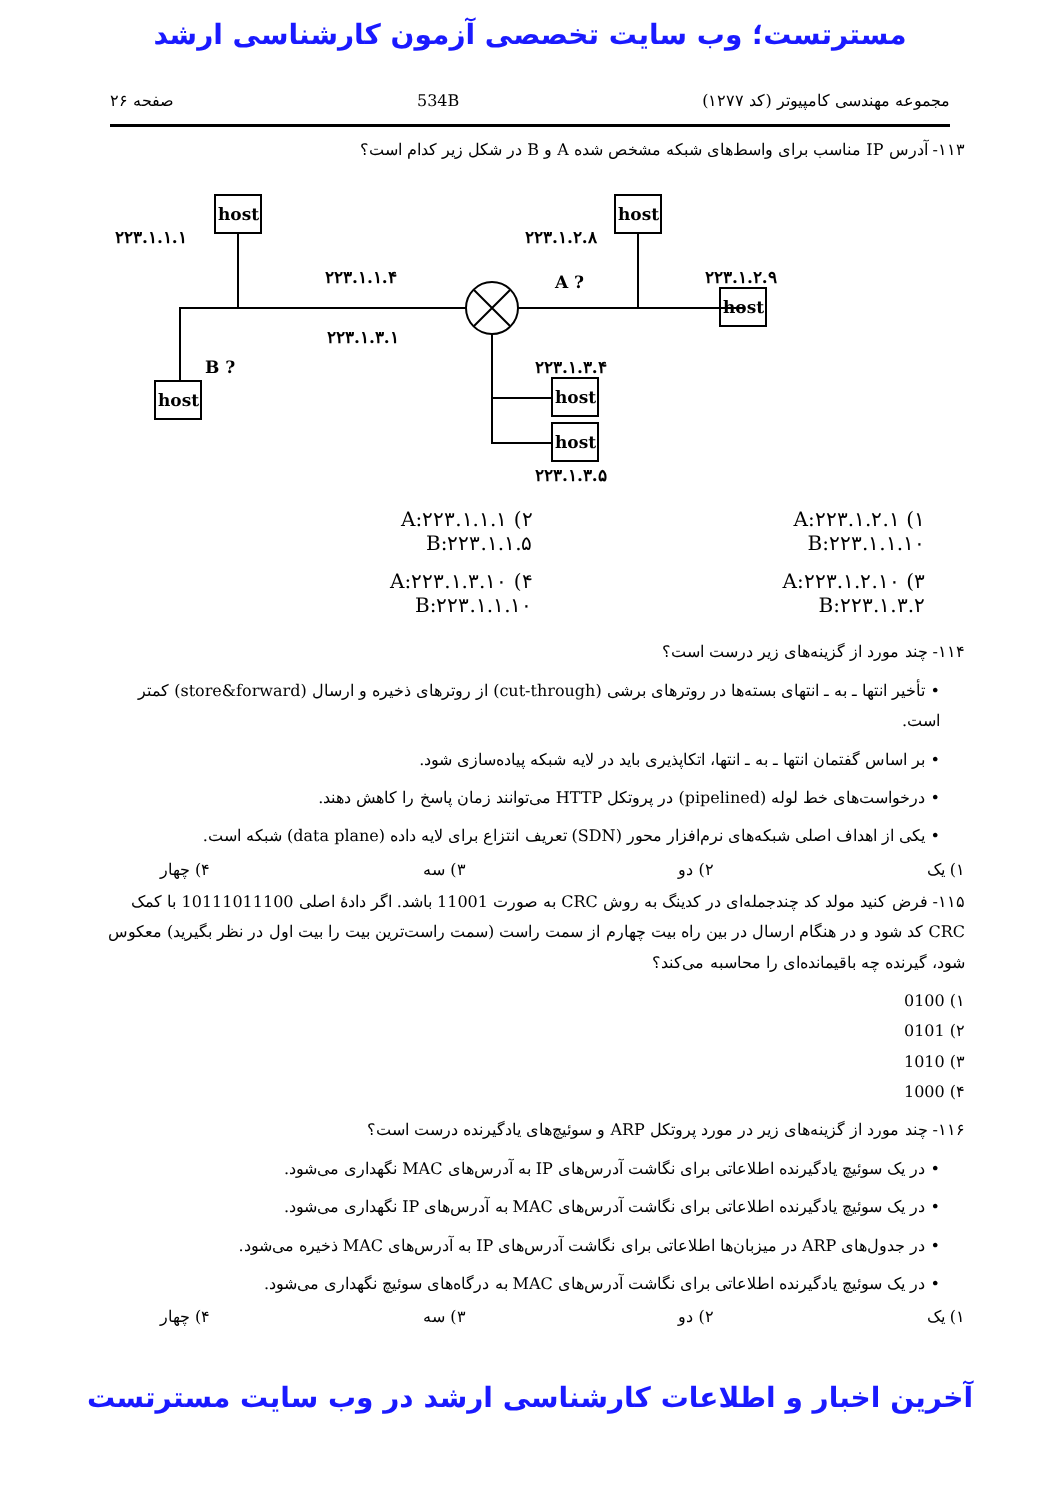مسترتست؛ وب سایت تخصصی آزمون کارشناسی ارشد
مجموعه مهندسی کامپیوتر (کد ۱۲۷۷) 534B صفحه ۲۶
۱۱۳- آدرس IP مناسب برای واسط‌های شبکه مشخص شده A و B در شکل زیر کدام است؟
۲۲۳.۱.۱.۱
۲۲۳.۱.۲.۸
۲۲۳.۱.۱.۴
A ?
۲۲۳.۱.۲.۹
۲۲۳.۱.۳.۱
B ?
۲۲۳.۱.۳.۴
۲۲۳.۱.۳.۵
host
host
host
host
host
host
۱) A:۲۲۳.۱.۲.۱
B:۲۲۳.۱.۱.۱۰
۲) A:۲۲۳.۱.۱.۱
B:۲۲۳.۱.۱.۵
۳) A:۲۲۳.۱.۲.۱۰
B:۲۲۳.۱.۳.۲
۴) A:۲۲۳.۱.۳.۱۰
B:۲۲۳.۱.۱.۱۰
۱۱۴- چند مورد از گزینه‌های زیر درست است؟
• تأخیر انتها ـ به ـ انتهای بسته‌ها در روترهای برشی (cut-through) از روترهای ذخیره و ارسال (store&forward) کمتر است.
• بر اساس گفتمان انتها ـ به ـ انتها، اتکاپذیری باید در لایه شبکه پیاده‌سازی شود.
• درخواست‌های خط لوله (pipelined) در پروتکل HTTP می‌توانند زمان پاسخ را کاهش دهند.
• یکی از اهداف اصلی شبکه‌های نرم‌افزار محور (SDN) تعریف انتزاع برای لایه داده (data plane) شبکه است.
۱) یک ۲) دو ۳) سه ۴) چهار
۱۱۵- فرض کنید مولد کد چندجمله‌ای در کدینگ به روش CRC به صورت 11001 باشد. اگر دادهٔ اصلی 10111011100 با کمک CRC کد شود و در هنگام ارسال در بین راه بیت چهارم از سمت راست (سمت راست‌ترین بیت را بیت اول در نظر بگیرید) معکوس شود، گیرنده چه باقیمانده‌ای را محاسبه می‌کند؟
۱) 0100
۲) 0101
۳) 1010
۴) 1000
۱۱۶- چند مورد از گزینه‌های زیر در مورد پروتکل ARP و سوئیچ‌های یادگیرنده درست است؟
• در یک سوئیچ یادگیرنده اطلاعاتی برای نگاشت آدرس‌های IP به آدرس‌های MAC نگهداری می‌شود.
• در یک سوئیچ یادگیرنده اطلاعاتی برای نگاشت آدرس‌های MAC به آدرس‌های IP نگهداری می‌شود.
• در جدول‌های ARP در میزبان‌ها اطلاعاتی برای نگاشت آدرس‌های IP به آدرس‌های MAC ذخیره می‌شود.
• در یک سوئیچ یادگیرنده اطلاعاتی برای نگاشت آدرس‌های MAC به درگاه‌های سوئیچ نگهداری می‌شود.
۱) یک ۲) دو ۳) سه ۴) چهار
آخرین اخبار و اطلاعات کارشناسی ارشد در وب سایت مسترتست